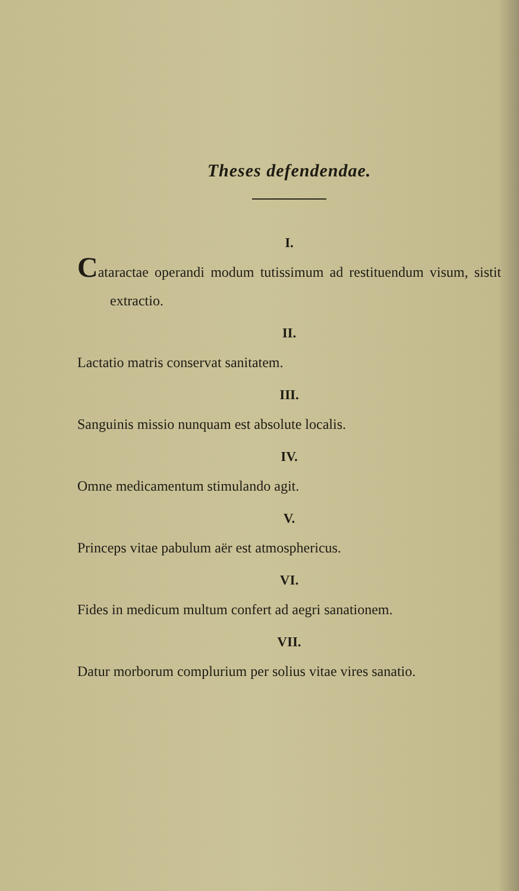Theses defendendae.
I.
Cataractae operandi modum tutissimum ad restituendum visum, sistit extractio.
II.
Lactatio matris conservat sanitatem.
III.
Sanguinis missio nunquam est absolute localis.
IV.
Omne medicamentum stimulando agit.
V.
Princeps vitae pabulum aër est atmosphericus.
VI.
Fides in medicum multum confert ad aegri sanationem.
VII.
Datur morborum complurium per solius vitae vires sanatio.